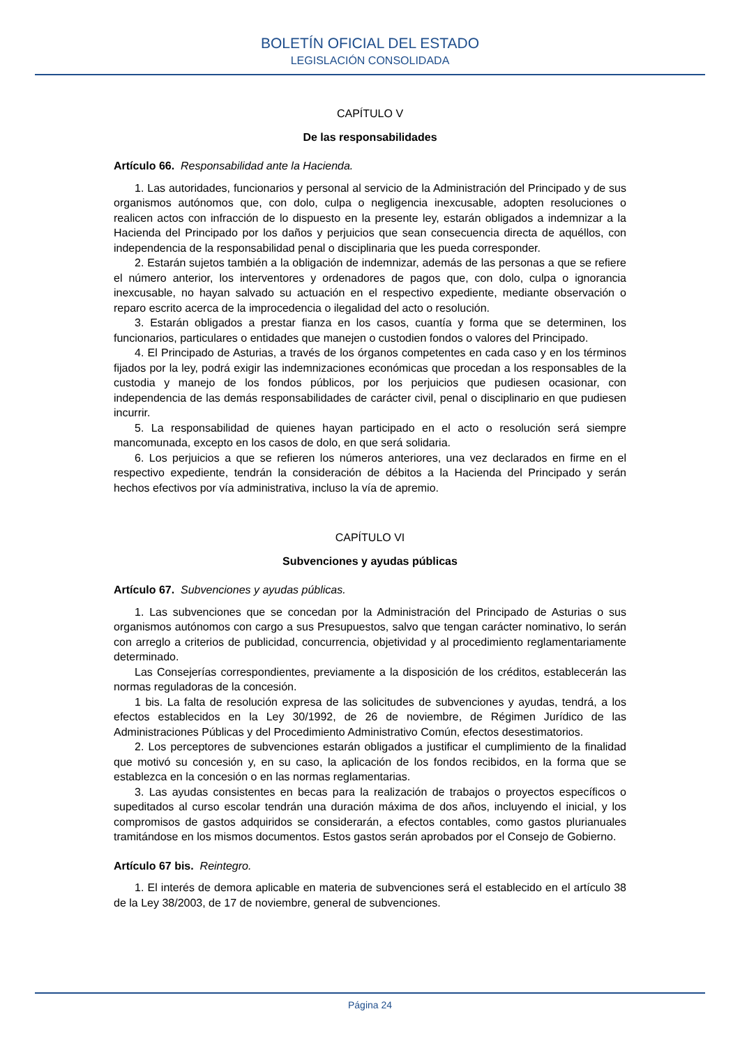BOLETÍN OFICIAL DEL ESTADO
LEGISLACIÓN CONSOLIDADA
CAPÍTULO V
De las responsabilidades
Artículo 66. Responsabilidad ante la Hacienda.
1. Las autoridades, funcionarios y personal al servicio de la Administración del Principado y de sus organismos autónomos que, con dolo, culpa o negligencia inexcusable, adopten resoluciones o realicen actos con infracción de lo dispuesto en la presente ley, estarán obligados a indemnizar a la Hacienda del Principado por los daños y perjuicios que sean consecuencia directa de aquéllos, con independencia de la responsabilidad penal o disciplinaria que les pueda corresponder.
2. Estarán sujetos también a la obligación de indemnizar, además de las personas a que se refiere el número anterior, los interventores y ordenadores de pagos que, con dolo, culpa o ignorancia inexcusable, no hayan salvado su actuación en el respectivo expediente, mediante observación o reparo escrito acerca de la improcedencia o ilegalidad del acto o resolución.
3. Estarán obligados a prestar fianza en los casos, cuantía y forma que se determinen, los funcionarios, particulares o entidades que manejen o custodien fondos o valores del Principado.
4. El Principado de Asturias, a través de los órganos competentes en cada caso y en los términos fijados por la ley, podrá exigir las indemnizaciones económicas que procedan a los responsables de la custodia y manejo de los fondos públicos, por los perjuicios que pudiesen ocasionar, con independencia de las demás responsabilidades de carácter civil, penal o disciplinario en que pudiesen incurrir.
5. La responsabilidad de quienes hayan participado en el acto o resolución será siempre mancomunada, excepto en los casos de dolo, en que será solidaria.
6. Los perjuicios a que se refieren los números anteriores, una vez declarados en firme en el respectivo expediente, tendrán la consideración de débitos a la Hacienda del Principado y serán hechos efectivos por vía administrativa, incluso la vía de apremio.
CAPÍTULO VI
Subvenciones y ayudas públicas
Artículo 67. Subvenciones y ayudas públicas.
1. Las subvenciones que se concedan por la Administración del Principado de Asturias o sus organismos autónomos con cargo a sus Presupuestos, salvo que tengan carácter nominativo, lo serán con arreglo a criterios de publicidad, concurrencia, objetividad y al procedimiento reglamentariamente determinado.
Las Consejerías correspondientes, previamente a la disposición de los créditos, establecerán las normas reguladoras de la concesión.
1 bis. La falta de resolución expresa de las solicitudes de subvenciones y ayudas, tendrá, a los efectos establecidos en la Ley 30/1992, de 26 de noviembre, de Régimen Jurídico de las Administraciones Públicas y del Procedimiento Administrativo Común, efectos desestimatorios.
2. Los perceptores de subvenciones estarán obligados a justificar el cumplimiento de la finalidad que motivó su concesión y, en su caso, la aplicación de los fondos recibidos, en la forma que se establezca en la concesión o en las normas reglamentarias.
3. Las ayudas consistentes en becas para la realización de trabajos o proyectos específicos o supeditados al curso escolar tendrán una duración máxima de dos años, incluyendo el inicial, y los compromisos de gastos adquiridos se considerarán, a efectos contables, como gastos plurianuales tramitándose en los mismos documentos. Estos gastos serán aprobados por el Consejo de Gobierno.
Artículo 67 bis. Reintegro.
1. El interés de demora aplicable en materia de subvenciones será el establecido en el artículo 38 de la Ley 38/2003, de 17 de noviembre, general de subvenciones.
Página 24